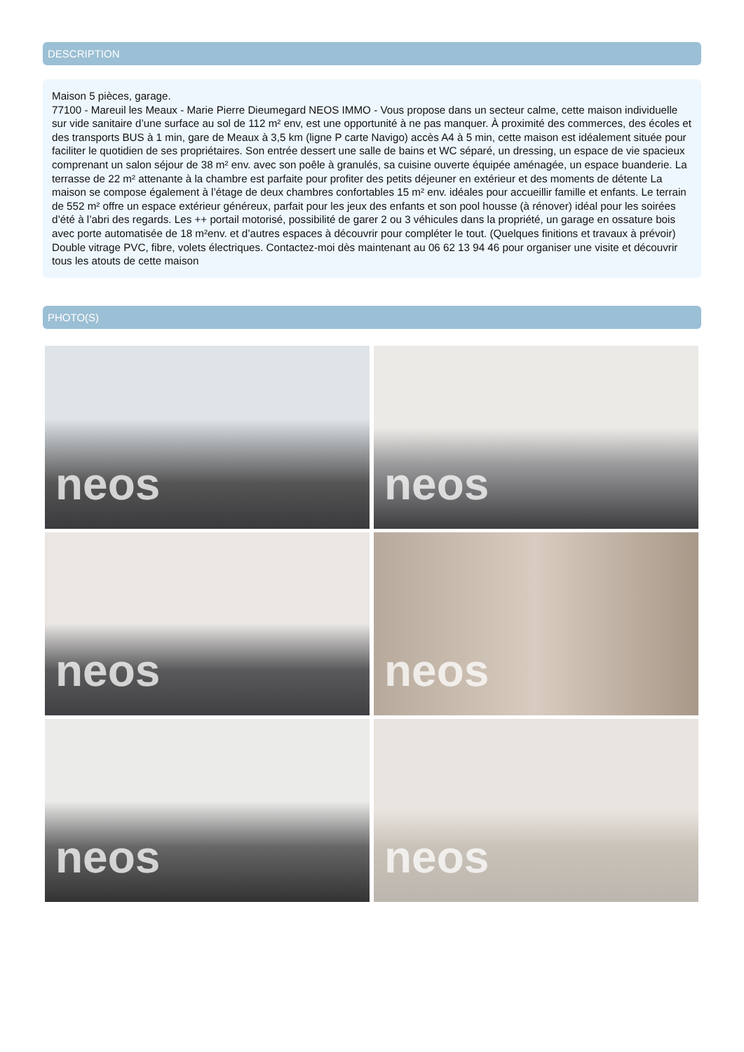DESCRIPTION
Maison 5 pièces, garage.
77100 - Mareuil les Meaux - Marie Pierre Dieumegard NEOS IMMO - Vous propose dans un secteur calme, cette maison individuelle sur vide sanitaire d’une surface au sol de 112 m² env, est une opportunité à ne pas manquer. À proximité des commerces, des écoles et des transports BUS à 1 min, gare de Meaux à 3,5 km (ligne P carte Navigo) accès A4 à 5 min, cette maison est idéalement située pour faciliter le quotidien de ses propriétaires. Son entrée dessert une salle de bains et WC séparé, un dressing, un espace de vie spacieux comprenant un salon séjour de 38 m² env. avec son poêle à granulés, sa cuisine ouverte équipée aménagée, un espace buanderie. La terrasse de 22 m² attenante à la chambre est parfaite pour profiter des petits déjeuner en extérieur et des moments de détente La maison se compose également à l’étage de deux chambres confortables 15 m² env. idéales pour accueillir famille et enfants. Le terrain de 552 m² offre un espace extérieur généreux, parfait pour les jeux des enfants et son pool housse (à rénover) idéal pour les soirées d’été à l’abri des regards. Les ++ portail motorisé, possibilité de garer 2 ou 3 véhicules dans la propriété, un garage en ossature bois avec porte automatisée de 18 m²env. et d’autres espaces à découvrir pour compléter le tout. (Quelques finitions et travaux à prévoir) Double vitrage PVC, fibre, volets électriques. Contactez-moi dès maintenant au 06 62 13 94 46 pour organiser une visite et découvrir tous les atouts de cette maison
PHOTO(S)
neos
neos
neos
neos
neos
neos